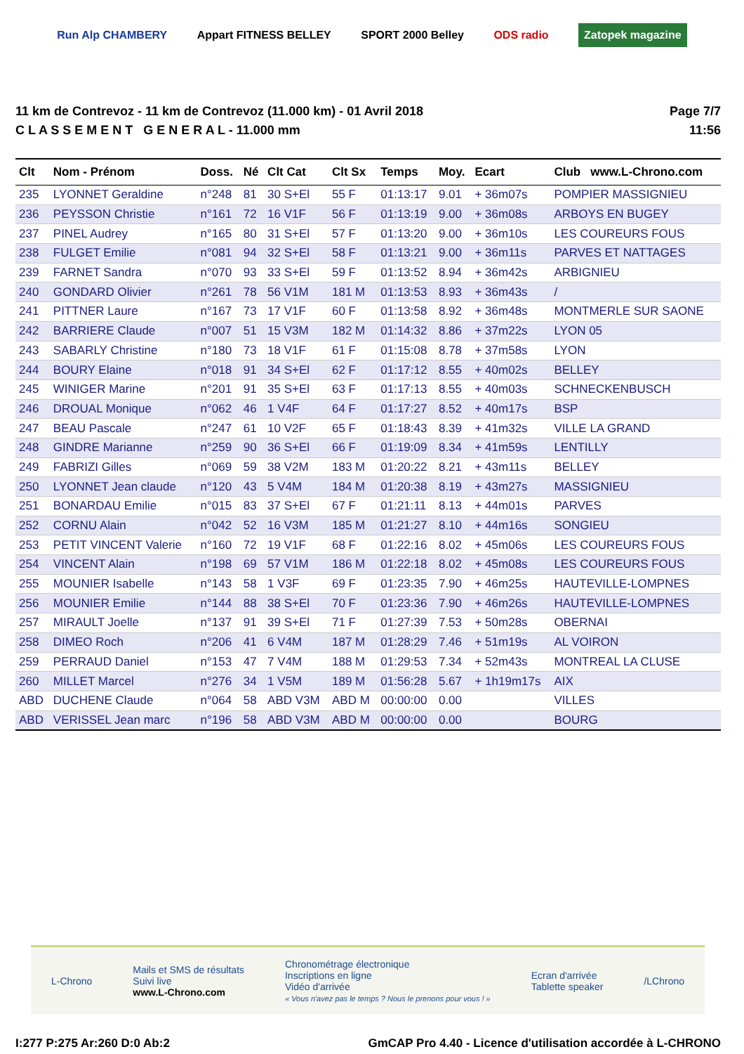Run Alp CHAMBERY Appart FITNESS BELLEY SPORT 2000 Belley ODS radio Zatopek magazine
11 km de Contrevoz - 11 km de Contrevoz (11.000 km) - 01 Avril 2018
C L A S S E M E N T G E N E R A L - 11.000 mm
Page 7/7
11:56
| Clt | Nom - Prénom | Doss. | Né | Clt Cat | Clt Sx | Temps | Moy. | Ecart | Club www.L-Chrono.com |
| --- | --- | --- | --- | --- | --- | --- | --- | --- | --- |
| 235 | LYONNET Geraldine | n°248 | 81 | 30 S+El | 55 F | 01:13:17 | 9.01 | + 36m07s | POMPIER MASSIGNIEU |
| 236 | PEYSSON Christie | n°161 | 72 | 16 V1F | 56 F | 01:13:19 | 9.00 | + 36m08s | ARBOYS EN BUGEY |
| 237 | PINEL Audrey | n°165 | 80 | 31 S+El | 57 F | 01:13:20 | 9.00 | + 36m10s | LES COUREURS FOUS |
| 238 | FULGET Emilie | n°081 | 94 | 32 S+El | 58 F | 01:13:21 | 9.00 | + 36m11s | PARVES ET NATTAGES |
| 239 | FARNET Sandra | n°070 | 93 | 33 S+El | 59 F | 01:13:52 | 8.94 | + 36m42s | ARBIGNIEU |
| 240 | GONDARD Olivier | n°261 | 78 | 56 V1M | 181 M | 01:13:53 | 8.93 | + 36m43s | / |
| 241 | PITTNER Laure | n°167 | 73 | 17 V1F | 60 F | 01:13:58 | 8.92 | + 36m48s | MONTMERLE SUR SAONE |
| 242 | BARRIERE Claude | n°007 | 51 | 15 V3M | 182 M | 01:14:32 | 8.86 | + 37m22s | LYON 05 |
| 243 | SABARLY Christine | n°180 | 73 | 18 V1F | 61 F | 01:15:08 | 8.78 | + 37m58s | LYON |
| 244 | BOURY Elaine | n°018 | 91 | 34 S+El | 62 F | 01:17:12 | 8.55 | + 40m02s | BELLEY |
| 245 | WINIGER Marine | n°201 | 91 | 35 S+El | 63 F | 01:17:13 | 8.55 | + 40m03s | SCHNECKENBUSCH |
| 246 | DROUAL Monique | n°062 | 46 | 1 V4F | 64 F | 01:17:27 | 8.52 | + 40m17s | BSP |
| 247 | BEAU Pascale | n°247 | 61 | 10 V2F | 65 F | 01:18:43 | 8.39 | + 41m32s | VILLE LA GRAND |
| 248 | GINDRE Marianne | n°259 | 90 | 36 S+El | 66 F | 01:19:09 | 8.34 | + 41m59s | LENTILLY |
| 249 | FABRIZI Gilles | n°069 | 59 | 38 V2M | 183 M | 01:20:22 | 8.21 | + 43m11s | BELLEY |
| 250 | LYONNET Jean claude | n°120 | 43 | 5 V4M | 184 M | 01:20:38 | 8.19 | + 43m27s | MASSIGNIEU |
| 251 | BONARDAU Emilie | n°015 | 83 | 37 S+El | 67 F | 01:21:11 | 8.13 | + 44m01s | PARVES |
| 252 | CORNU Alain | n°042 | 52 | 16 V3M | 185 M | 01:21:27 | 8.10 | + 44m16s | SONGIEU |
| 253 | PETIT VINCENT Valerie | n°160 | 72 | 19 V1F | 68 F | 01:22:16 | 8.02 | + 45m06s | LES COUREURS FOUS |
| 254 | VINCENT Alain | n°198 | 69 | 57 V1M | 186 M | 01:22:18 | 8.02 | + 45m08s | LES COUREURS FOUS |
| 255 | MOUNIER Isabelle | n°143 | 58 | 1 V3F | 69 F | 01:23:35 | 7.90 | + 46m25s | HAUTEVILLE-LOMPNES |
| 256 | MOUNIER Emilie | n°144 | 88 | 38 S+El | 70 F | 01:23:36 | 7.90 | + 46m26s | HAUTEVILLE-LOMPNES |
| 257 | MIRAULT Joelle | n°137 | 91 | 39 S+El | 71 F | 01:27:39 | 7.53 | + 50m28s | OBERNAI |
| 258 | DIMEO Roch | n°206 | 41 | 6 V4M | 187 M | 01:28:29 | 7.46 | + 51m19s | AL VOIRON |
| 259 | PERRAUD Daniel | n°153 | 47 | 7 V4M | 188 M | 01:29:53 | 7.34 | + 52m43s | MONTREAL LA CLUSE |
| 260 | MILLET Marcel | n°276 | 34 | 1 V5M | 189 M | 01:56:28 | 5.67 | + 1h19m17s | AIX |
| ABD | DUCHENE Claude | n°064 | 58 | ABD V3M | ABD M | 00:00:00 | 0.00 | | VILLES |
| ABD | VERISSEL Jean marc | n°196 | 58 | ABD V3M | ABD M | 00:00:00 | 0.00 | | BOURG |
L-Chrono Mails et SMS de résultats
Suivi live
www.L-Chrono.com Chronométrage électronique
Inscriptions en ligne
Vidéo d'arrivée
« Vous n'avez pas le temps ? Nous le prenons pour vous ! » Ecran d'arrivée
Tablette speaker /LChrono
I:277 P:275 Ar:260 D:0 Ab:2 GmCAP Pro 4.40 - Licence d'utilisation accordée à L-CHRONO